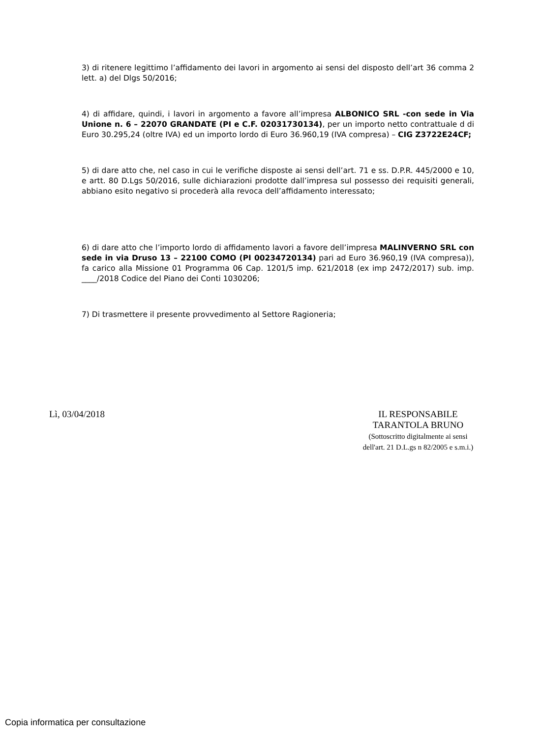3) di ritenere legittimo l’affidamento dei lavori in argomento ai sensi del disposto dell’art 36 comma 2 lett. a) del Dlgs 50/2016;
4) di affidare, quindi, i lavori in argomento a favore all’impresa ALBONICO SRL -con sede in Via Unione n. 6 – 22070 GRANDATE (PI e C.F. 02031730134), per un importo netto contrattuale d di Euro 30.295,24 (oltre IVA) ed un importo lordo di Euro 36.960,19 (IVA compresa) – CIG Z3722E24CF;
5) di dare atto che, nel caso in cui le verifiche disposte ai sensi dell’art. 71 e ss. D.P.R. 445/2000 e 10, e artt. 80 D.Lgs 50/2016, sulle dichiarazioni prodotte dall’impresa sul possesso dei requisiti generali, abbiano esito negativo si procederà alla revoca dell’affidamento interessato;
6) di dare atto che l’importo lordo di affidamento lavori a favore dell’impresa MALINVERNO SRL con sede in via Druso 13 – 22100 COMO (PI 00234720134) pari ad Euro 36.960,19 (IVA compresa)), fa carico alla Missione 01 Programma 06 Cap. 1201/5 imp. 621/2018 (ex imp 2472/2017) sub. imp. ____/2018 Codice del Piano dei Conti 1030206;
7) Di trasmettere il presente provvedimento al Settore Ragioneria;
Lì, 03/04/2018
IL RESPONSABILE
TARANTOLA BRUNO
(Sottoscritto digitalmente ai sensi
dell'art. 21 D.L.gs n 82/2005 e s.m.i.)
Copia informatica per consultazione